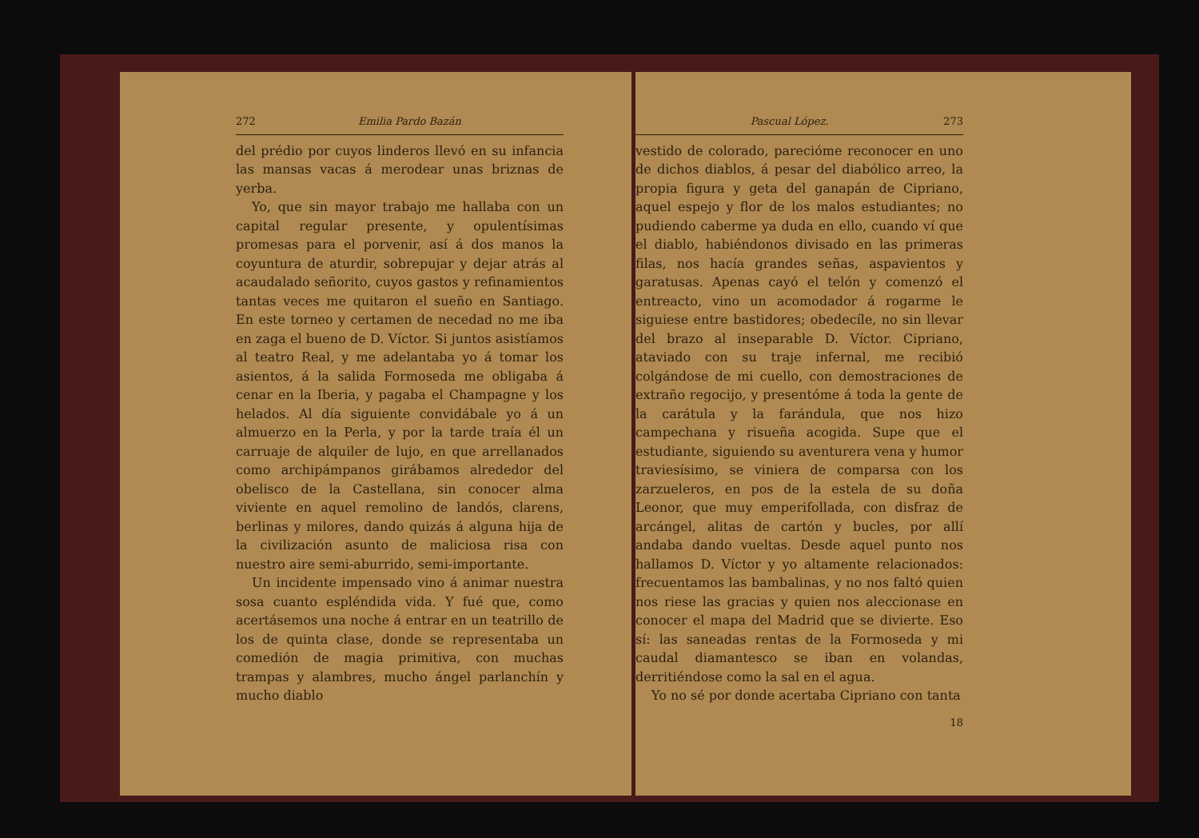272 Emilia Pardo Bazán
del prédio por cuyos linderos llevó en su infancia las mansas vacas á merodear unas briznas de yerba.
Yo, que sin mayor trabajo me hallaba con un capital regular presente, y opulentísimas promesas para el porvenir, así á dos manos la coyuntura de aturdir, sobrepujar y dejar atrás al acaudalado señorito, cuyos gastos y refinamientos tantas veces me quitaron el sueño en Santiago. En este torneo y certamen de necedad no me iba en zaga el bueno de D. Víctor. Si juntos asistíamos al teatro Real, y me adelantaba yo á tomar los asientos, á la salida Formoseda me obligaba á cenar en la Iberia, y pagaba el Champagne y los helados. Al día siguiente convidábale yo á un almuerzo en la Perla, y por la tarde traía él un carruaje de alquiler de lujo, en que arrellanados como archipámpanos girábamos alrededor del obelisco de la Castellana, sin conocer alma viviente en aquel remolino de landós, clarens, berlinas y milores, dando quizás á alguna hija de la civilización asunto de maliciosa risa con nuestro aire semi-aburrido, semi-importante.
Un incidente impensado vino á animar nuestra sosa cuanto espléndida vida. Y fué que, como acertásemos una noche á entrar en un teatrillo de los de quinta clase, donde se representaba un comedión de magia primitiva, con muchas trampas y alambres, mucho ángel parlanchín y mucho diablo
Pascual López. 273
vestido de colorado, parecióme reconocer en uno de dichos diablos, á pesar del diabólico arreo, la propia figura y geta del ganapán de Cipriano, aquel espejo y flor de los malos estudiantes; no pudiendo caberme ya duda en ello, cuando ví que el diablo, habiéndonos divisado en las primeras filas, nos hacía grandes señas, aspavientos y garatusas. Apenas cayó el telón y comenzó el entreacto, vino un acomodador á rogarme le siguiese entre bastidores; obedecíle, no sin llevar del brazo al inseparable D. Víctor. Cipriano, ataviado con su traje infernal, me recibió colgándose de mi cuello, con demostraciones de extraño regocijo, y presentóme á toda la gente de la carátula y la farándula, que nos hizo campechana y risueña acogida. Supe que el estudiante, siguiendo su aventurera vena y humor traviesísimo, se viniera de comparsa con los zarzueleros, en pos de la estela de su doña Leonor, que muy emperifollada, con disfraz de arcángel, alitas de cartón y bucles, por allí andaba dando vueltas. Desde aquel punto nos hallamos D. Víctor y yo altamente relacionados: frecuentamos las bambalinas, y no nos faltó quien nos riese las gracias y quien nos aleccionase en conocer el mapa del Madrid que se divierte. Eso sí: las saneadas rentas de la Formoseda y mi caudal diamantesco se iban en volandas, derritiéndose como la sal en el agua.
Yo no sé por donde acertaba Cipriano con tanta
18